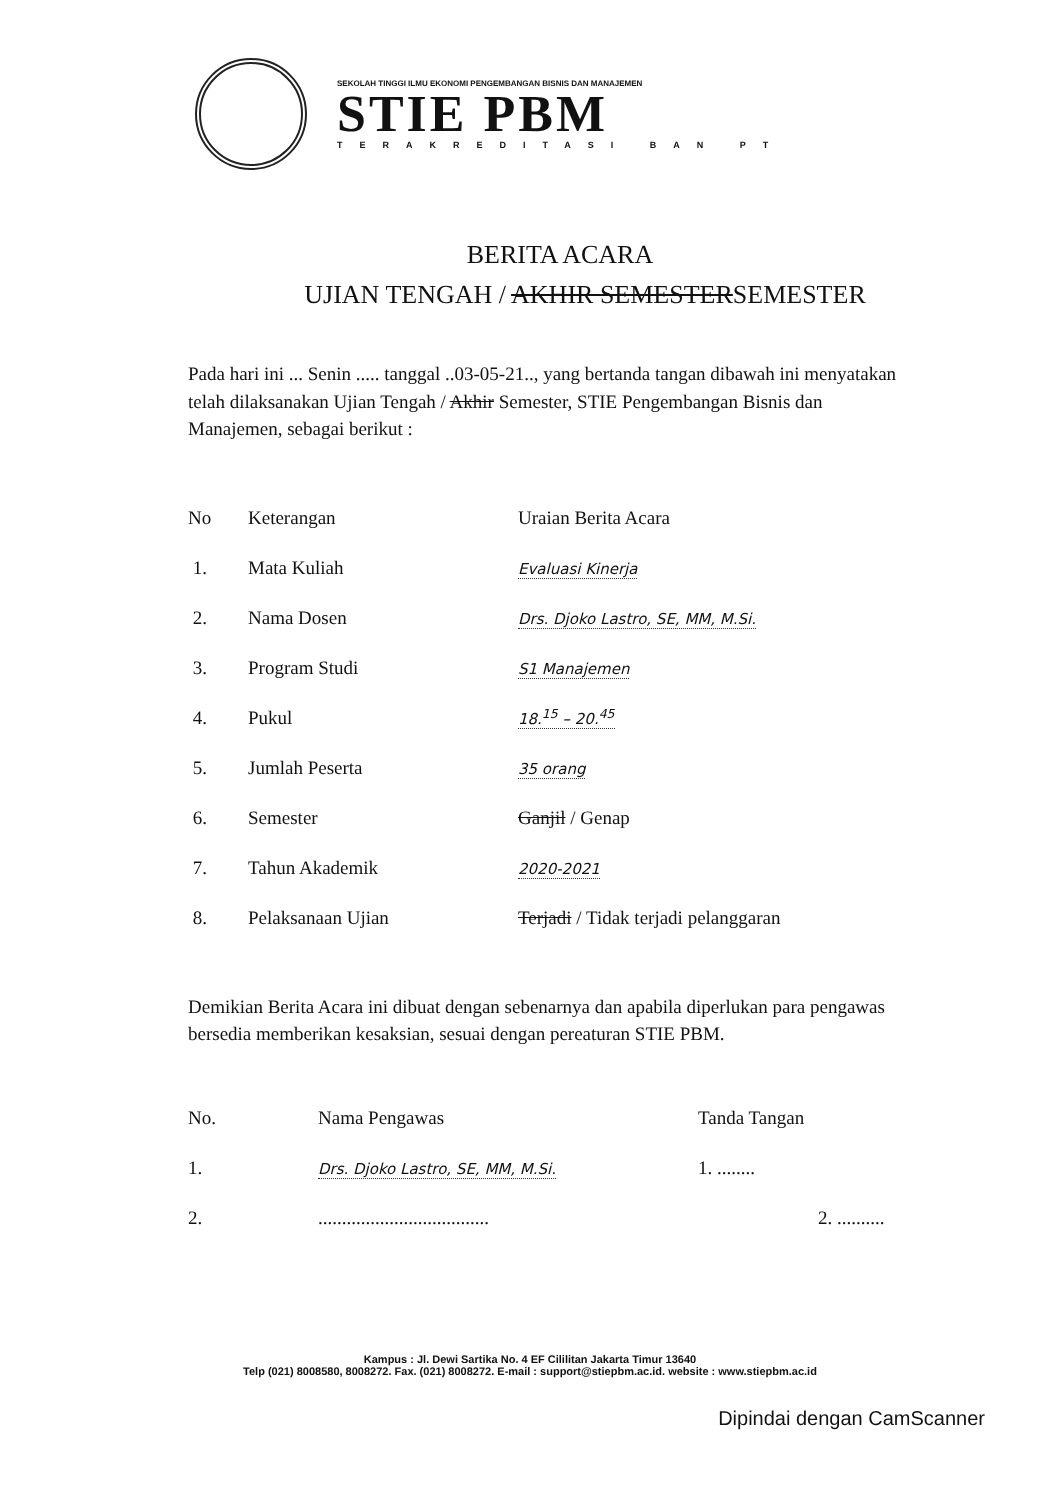SEKOLAH TINGGI ILMU EKONOMI PENGEMBANGAN BISNIS DAN MANAJEMEN
STIE PBM
TERAKREDITASI BAN PT
BERITA ACARA
UJIAN TENGAH / AKHIR SEMESTERSEMESTER
Pada hari ini ... Senin ..... tanggal ..03-05-21.., yang bertanda tangan dibawah ini menyatakan telah dilaksanakan Ujian Tengah / Akhir Semester, STIE Pengembangan Bisnis dan Manajemen, sebagai berikut :
| No | Keterangan | Uraian Berita Acara |
| --- | --- | --- |
| 1. | Mata Kuliah | Evaluasi Kinerja |
| 2. | Nama Dosen | Drs. Djoko Lastro, SE, MM, M.Si. |
| 3. | Program Studi | S1 Manajemen |
| 4. | Pukul | 18.<sup>15</sup> – 20.<sup>45</sup> |
| 5. | Jumlah Peserta | 35 orang |
| 6. | Semester | Ganjil / Genap |
| 7. | Tahun Akademik | 2020-2021 |
| 8. | Pelaksanaan Ujian | Terjadi / Tidak terjadi pelanggaran |
Demikian Berita Acara ini dibuat dengan sebenarnya dan apabila diperlukan para pengawas bersedia memberikan kesaksian, sesuai dengan pereaturan STIE PBM.
| No. | Nama Pengawas | Tanda Tangan |
| --- | --- | --- |
| 1. | Drs. Djoko Lastro, SE, MM, M.Si. | 1. ........ |
| 2. | .................................... | 2. .......... |
Kampus : Jl. Dewi Sartika No. 4 EF Cililitan Jakarta Timur 13640
Telp (021) 8008580, 8008272. Fax. (021) 8008272. E-mail : support@stiepbm.ac.id. website : www.stiepbm.ac.id
Dipindai dengan CamScanner